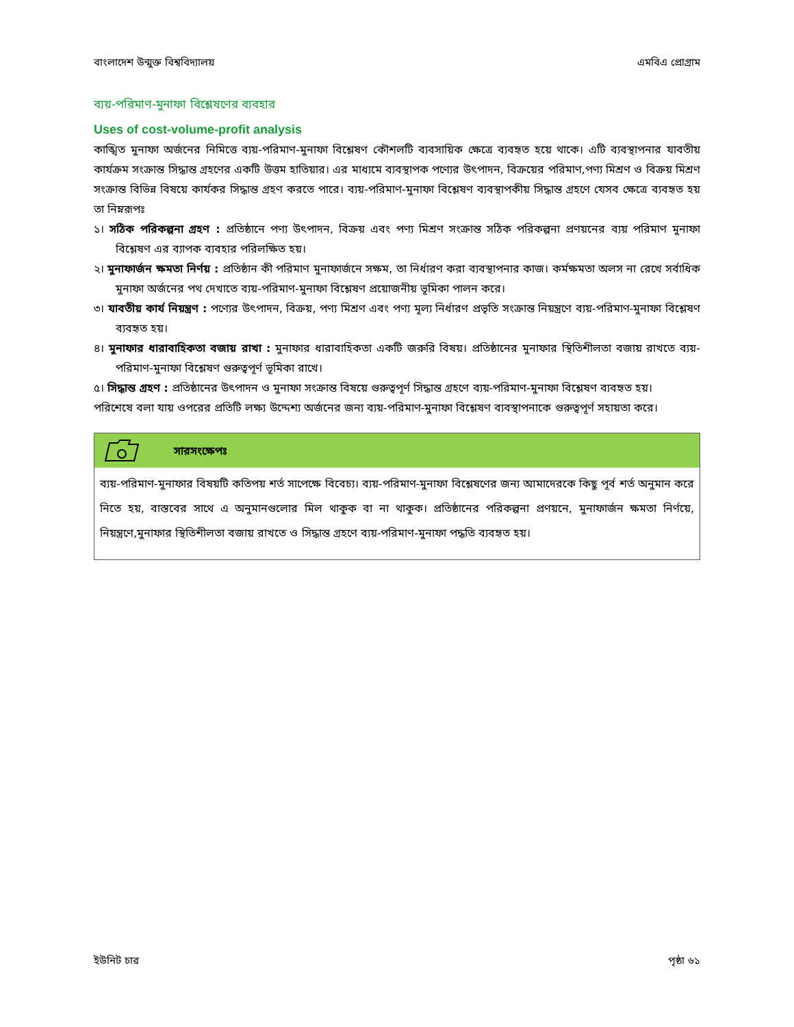বাংলাদেশ উন্মুক্ত বিশ্ববিদ্যালয় এমবিএ প্রোগ্রাম
ব্যয়-পরিমাণ-মুনাফা বিশ্লেষণের ব্যবহার
Uses of cost-volume-profit analysis
কাঙ্খিত মুনাফা অর্জনের নিমিত্তে ব্যয়-পরিমাণ-মুনাফা বিশ্লেষণ কৌশলটি ব্যবসায়িক ক্ষেত্রে ব্যবহৃত হয়ে থাকে। এটি ব্যবস্থাপনার যাবতীয় কার্যক্রম সংক্রান্ত সিদ্ধান্ত গ্রহণের একটি উত্তম হাতিয়ার। এর মাধ্যমে ব্যবস্থাপক পণ্যের উৎপাদন, বিক্রয়ের পরিমাণ,পণ্য মিশ্রণ ও বিক্রয় মিশ্রণ সংক্রান্ত বিভিন্ন বিষয়ে কার্যকর সিদ্ধান্ত গ্রহণ করতে পারে। ব্যয়-পরিমাণ-মুনাফা বিশ্লেষণ ব্যবস্থাপকীয় সিদ্ধান্ত গ্রহণে যেসব ক্ষেত্রে ব্যবহৃত হয় তা নিম্নরূপঃ
১। সঠিক পরিকল্পনা গ্রহণ : প্রতিষ্ঠানে পণ্য উৎপাদন, বিক্রয় এবং পণ্য মিশ্রণ সংক্রান্ত সঠিক পরিকল্পনা প্রণয়নের ব্যয় পরিমাণ মুনাফা বিশ্লেষণ এর ব্যাপক ব্যবহার পরিলক্ষিত হয়।
২। মুনাফার্জন ক্ষমতা নির্ণয় : প্রতিষ্ঠান কী পরিমাণ মুনাফার্জনে সক্ষম, তা নির্ধারণ করা ব্যবস্থাপনার কাজ। কর্মক্ষমতা অলস না রেখে সর্বাধিক মুনাফা অর্জনের পথ দেখাতে ব্যয়-পরিমাণ-মুনাফা বিশ্লেষণ প্রয়োজনীয় ভূমিকা পালন করে।
৩। যাবতীয় কার্য নিয়ন্ত্রণ : পণ্যের উৎপাদন, বিক্রয়, পণ্য মিশ্রণ এবং পণ্য মূল্য নির্ধারণ প্রভৃতি সংক্রান্ত নিয়ন্ত্রণে ব্যয়-পরিমাণ-মুনাফা বিশ্লেষণ ব্যবহৃত হয়।
৪। মুনাফার ধারাবাহিকতা বজায় রাখা : মুনাফার ধারাবাহিকতা একটি জরুরি বিষয়। প্রতিষ্ঠানের মুনাফার স্থিতিশীলতা বজায় রাখতে ব্যয়-পরিমাণ-মুনাফা বিশ্লেষণ গুরুত্বপূর্ণ ভূমিকা রাখে।
৫। সিদ্ধান্ত গ্রহণ : প্রতিষ্ঠানের উৎপাদন ও মুনাফা সংক্রান্ত বিষয়ে গুরুত্বপূর্ণ সিদ্ধান্ত গ্রহণে ব্যয়-পরিমাণ-মুনাফা বিশ্লেষণ ব্যবহৃত হয়।
পরিশেষে বলা যায় ওপরের প্রতিটি লক্ষ্য উদ্দেশ্য অর্জনের জন্য ব্যয়-পরিমাণ-মুনাফা বিশ্লেষণ ব্যবস্থাপনাকে গুরুত্বপূর্ণ সহায়তা করে।
সারসংক্ষেপঃ
ব্যয়-পরিমাণ-মুনাফার বিষয়টি কতিপয় শর্ত সাপেক্ষে বিবেচ্য। ব্যয়-পরিমাণ-মুনাফা বিশ্লেষণের জন্য আমাদেরকে কিছু পূর্ব শর্ত অনুমান করে নিতে হয়, বাস্তবের সাথে এ অনুমানগুলোর মিল থাকুক বা না থাকুক। প্রতিষ্ঠানের পরিকল্পনা প্রণয়নে, মুনাফার্জন ক্ষমতা নির্ণয়ে, নিয়ন্ত্রণে,মুনাফার স্থিতিশীলতা বজায় রাখতে ও সিদ্ধান্ত গ্রহণে ব্যয়-পরিমাণ-মুনাফা পদ্ধতি ব্যবহৃত হয়।
ইউনিট চার পৃষ্ঠা ৬১